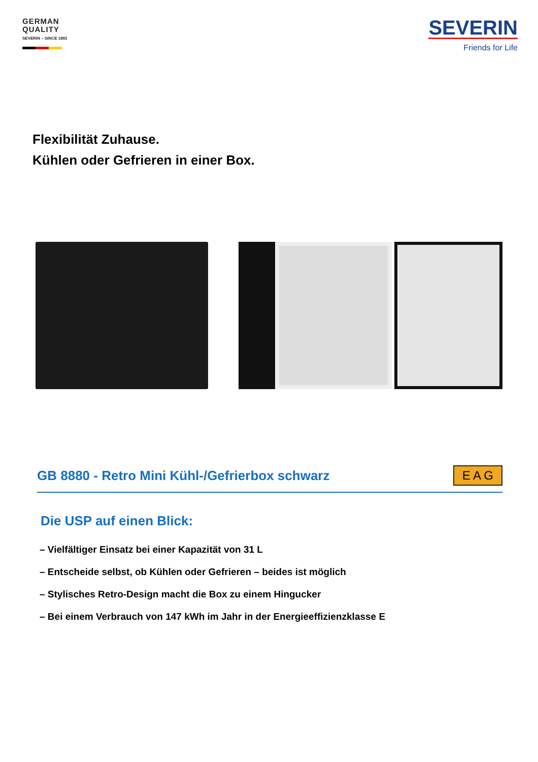GERMAN
QUALITY
SEVERIN – SINCE 1892
SEVERIN
Friends for Life
Flexibilität Zuhause.
Kühlen oder Gefrieren in einer Box.
GB 8880 - Retro Mini Kühl-/Gefrierbox schwarz
E A G
Die USP auf einen Blick:
– Vielfältiger Einsatz bei einer Kapazität von 31 L
– Entscheide selbst, ob Kühlen oder Gefrieren – beides ist möglich
– Stylisches Retro-Design macht die Box zu einem Hingucker
– Bei einem Verbrauch von 147 kWh im Jahr in der Energieeffizienzklasse E